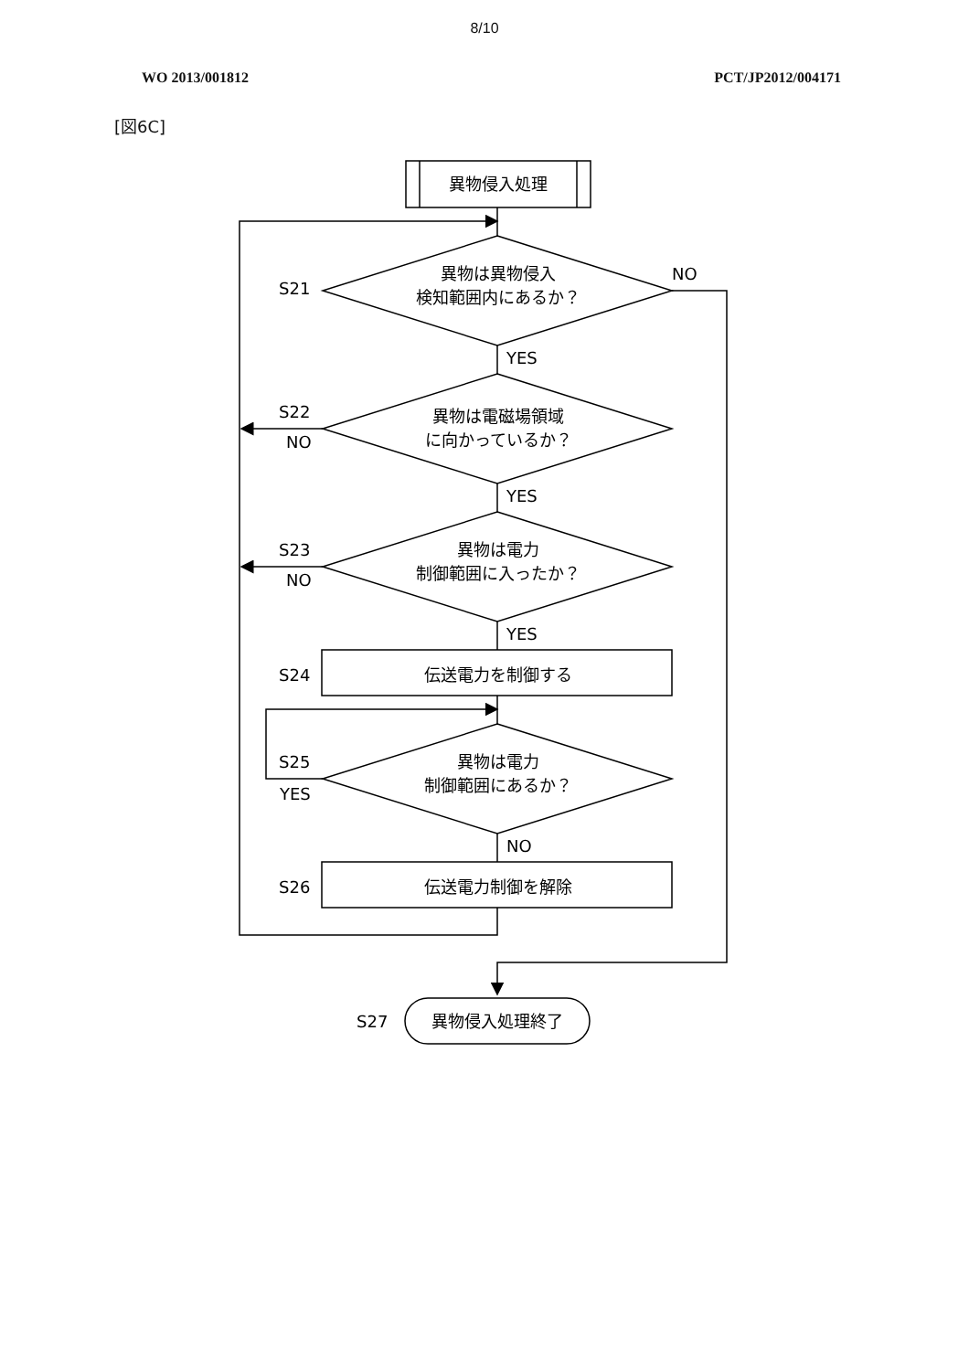8/10
WO 2013/001812 PCT/JP2012/004171
[図6C]
異物侵入処理
異物は異物侵入
検知範囲内にあるか？
S21
NO
YES
異物は電磁場領域
に向かっているか？
S22
NO
YES
異物は電力
制御範囲に入ったか？
S23
NO
YES
S24
伝送電力を制御する
異物は電力
制御範囲にあるか？
S25
YES
NO
S26
伝送電力制御を解除
S27
異物侵入処理終了